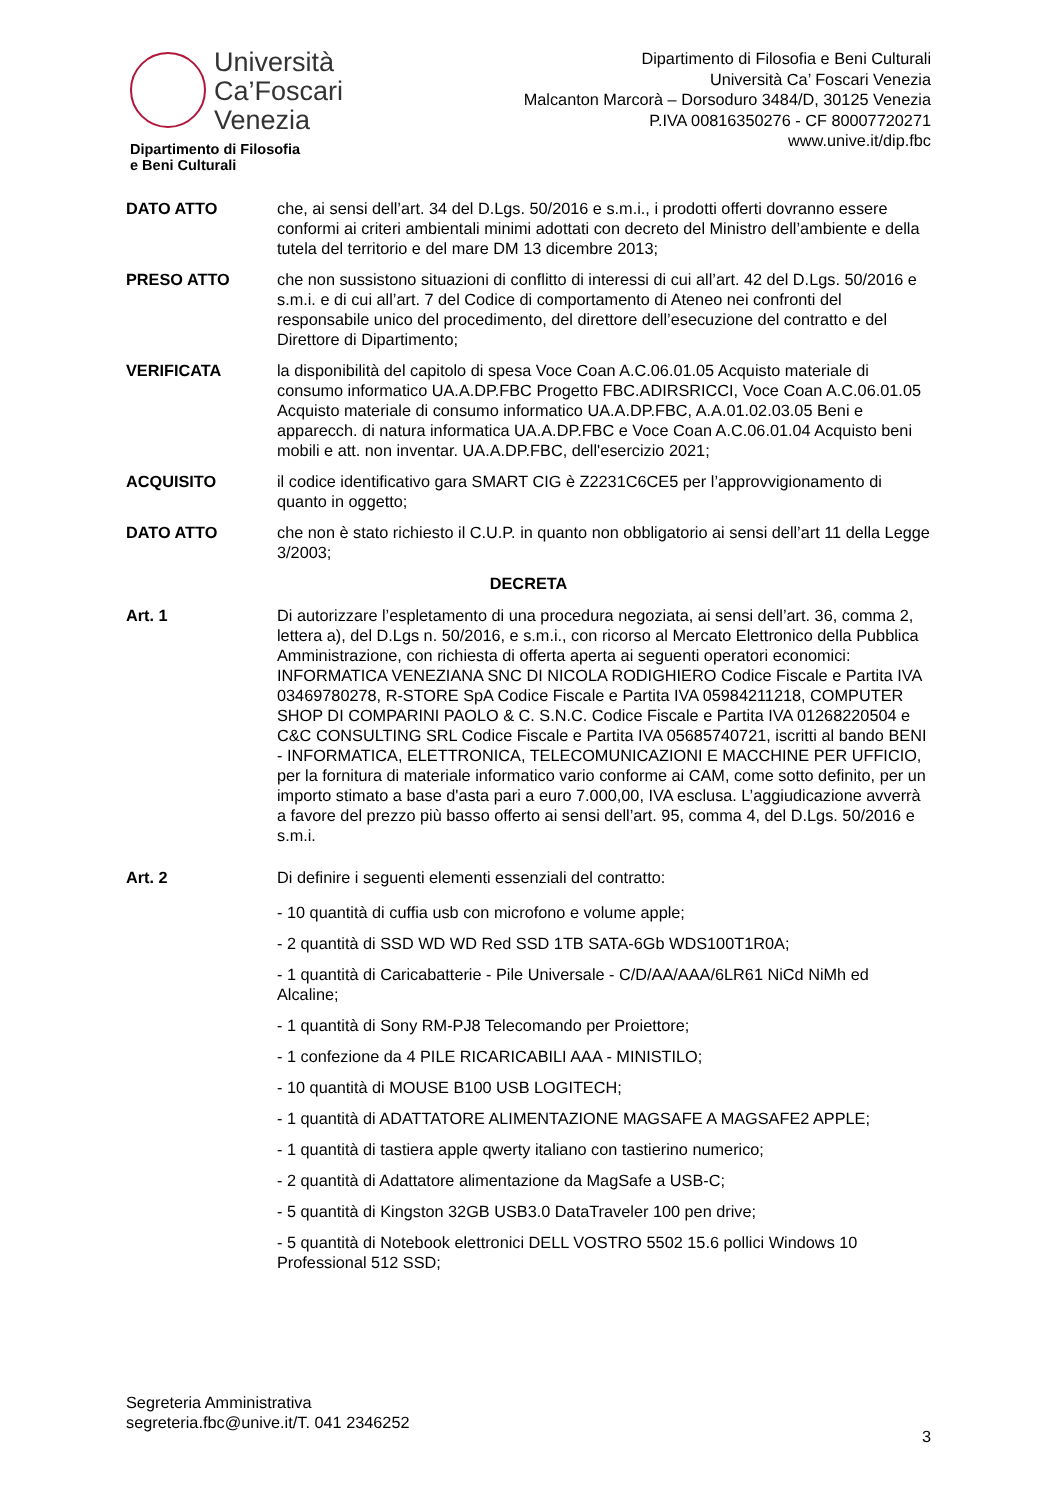Università
Ca’Foscari
Venezia
Dipartimento di Filosofia
e Beni Culturali
Dipartimento di Filosofia e Beni Culturali
Università Ca’ Foscari Venezia
Malcanton Marcorà – Dorsoduro 3484/D, 30125 Venezia
P.IVA 00816350276 - CF 80007720271
www.unive.it/dip.fbc
DATO ATTO che, ai sensi dell’art. 34 del D.Lgs. 50/2016 e s.m.i., i prodotti offerti dovranno essere conformi ai criteri ambientali minimi adottati con decreto del Ministro dell’ambiente e della tutela del territorio e del mare DM 13 dicembre 2013;
PRESO ATTO che non sussistono situazioni di conflitto di interessi di cui all’art. 42 del D.Lgs. 50/2016 e s.m.i. e di cui all’art. 7 del Codice di comportamento di Ateneo nei confronti del responsabile unico del procedimento, del direttore dell’esecuzione del contratto e del Direttore di Dipartimento;
VERIFICATA la disponibilità del capitolo di spesa Voce Coan A.C.06.01.05 Acquisto materiale di consumo informatico UA.A.DP.FBC Progetto FBC.ADIRSRICCI, Voce Coan A.C.06.01.05 Acquisto materiale di consumo informatico UA.A.DP.FBC, A.A.01.02.03.05 Beni e apparecch. di natura informatica UA.A.DP.FBC e Voce Coan A.C.06.01.04 Acquisto beni mobili e att. non inventar. UA.A.DP.FBC, dell'esercizio 2021;
ACQUISITO il codice identificativo gara SMART CIG è Z2231C6CE5 per l’approvvigionamento di quanto in oggetto;
DATO ATTO che non è stato richiesto il C.U.P. in quanto non obbligatorio ai sensi dell’art 11 della Legge 3/2003;
DECRETA
Art. 1 Di autorizzare l’espletamento di una procedura negoziata, ai sensi dell’art. 36, comma 2, lettera a), del D.Lgs n. 50/2016, e s.m.i., con ricorso al Mercato Elettronico della Pubblica Amministrazione, con richiesta di offerta aperta ai seguenti operatori economici: INFORMATICA VENEZIANA SNC DI NICOLA RODIGHIERO Codice Fiscale e Partita IVA 03469780278, R-STORE SpA Codice Fiscale e Partita IVA 05984211218, COMPUTER SHOP DI COMPARINI PAOLO & C. S.N.C. Codice Fiscale e Partita IVA 01268220504 e C&C CONSULTING SRL Codice Fiscale e Partita IVA 05685740721, iscritti al bando BENI - INFORMATICA, ELETTRONICA, TELECOMUNICAZIONI E MACCHINE PER UFFICIO, per la fornitura di materiale informatico vario conforme ai CAM, come sotto definito, per un importo stimato a base d'asta pari a euro 7.000,00, IVA esclusa. L’aggiudicazione avverrà a favore del prezzo più basso offerto ai sensi dell’art. 95, comma 4, del D.Lgs. 50/2016 e s.m.i.
Art. 2 Di definire i seguenti elementi essenziali del contratto:
- 10 quantità di cuffia usb con microfono e volume apple;
- 2 quantità di SSD WD WD Red SSD 1TB SATA-6Gb WDS100T1R0A;
- 1 quantità di Caricabatterie - Pile Universale - C/D/AA/AAA/6LR61 NiCd NiMh ed Alcaline;
- 1 quantità di Sony RM-PJ8 Telecomando per Proiettore;
- 1 confezione da 4 PILE RICARICABILI AAA - MINISTILO;
- 10 quantità di MOUSE B100 USB LOGITECH;
- 1 quantità di ADATTATORE ALIMENTAZIONE MAGSAFE A MAGSAFE2 APPLE;
- 1 quantità di tastiera apple qwerty italiano con tastierino numerico;
- 2 quantità di Adattatore alimentazione da MagSafe a USB-C;
- 5 quantità di Kingston 32GB USB3.0 DataTraveler 100 pen drive;
- 5 quantità di Notebook elettronici DELL VOSTRO 5502 15.6 pollici Windows 10 Professional 512 SSD;
Segreteria Amministrativa
segreteria.fbc@unive.it/T. 041 2346252
3